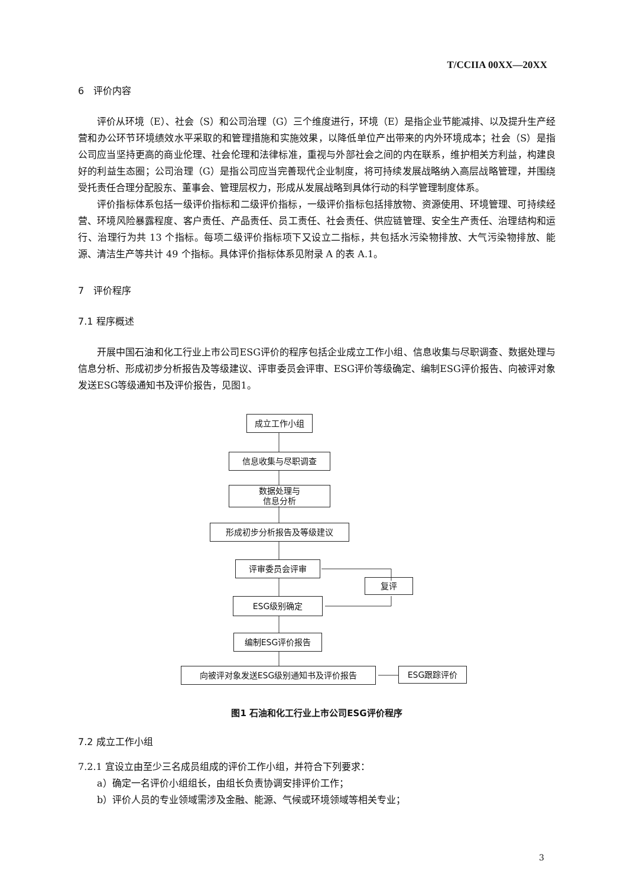T/CCIIA 00XX—20XX
6　评价内容
评价从环境（E）、社会（S）和公司治理（G）三个维度进行，环境（E）是指企业节能减排、以及提升生产经营和办公环节环境绩效水平采取的和管理措施和实施效果，以降低单位产出带来的内外环境成本；社会（S）是指公司应当坚持更高的商业伦理、社会伦理和法律标准，重视与外部社会之间的内在联系，维护相关方利益，构建良好的利益生态圈；公司治理（G）是指公司应当完善现代企业制度，将可持续发展战略纳入高层战略管理，并围绕受托责任合理分配股东、董事会、管理层权力，形成从发展战略到具体行动的科学管理制度体系。
评价指标体系包括一级评价指标和二级评价指标，一级评价指标包括排放物、资源使用、环境管理、可持续经营、环境风险暴露程度、客户责任、产品责任、员工责任、社会责任、供应链管理、安全生产责任、治理结构和运行、治理行为共 13 个指标。每项二级评价指标项下又设立二指标，共包括水污染物排放、大气污染物排放、能源、清洁生产等共计 49 个指标。具体评价指标体系见附录 A 的表 A.1。
7　评价程序
7.1 程序概述
开展中国石油和化工行业上市公司ESG评价的程序包括企业成立工作小组、信息收集与尽职调查、数据处理与信息分析、形成初步分析报告及等级建议、评审委员会评审、ESG评价等级确定、编制ESG评价报告、向被评对象发送ESG等级通知书及评价报告，见图1。
成立工作小组
信息收集与尽职调查
数据处理与
信息分析
形成初步分析报告及等级建议
评审委员会评审
复评
ESG级别确定
编制ESG评价报告
向被评对象发送ESG级别通知书及评价报告 ESG跟踪评价
图1 石油和化工行业上市公司ESG评价程序
7.2 成立工作小组
7.2.1 宜设立由至少三名成员组成的评价工作小组，并符合下列要求：
a）确定一名评价小组组长，由组长负责协调安排评价工作；
b）评价人员的专业领域需涉及金融、能源、气候或环境领域等相关专业；
3